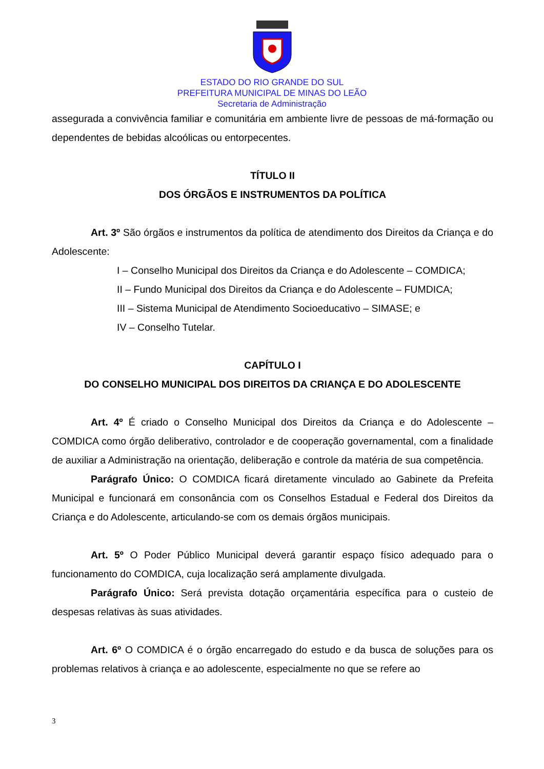ESTADO DO RIO GRANDE DO SUL
PREFEITURA MUNICIPAL DE MINAS DO LEÃO
Secretaria de Administração
assegurada a convivência familiar e comunitária em ambiente livre de pessoas de má-formação ou dependentes de bebidas alcoólicas ou entorpecentes.
TÍTULO II
DOS ÓRGÃOS E INSTRUMENTOS DA POLÍTICA
Art. 3º São órgãos e instrumentos da política de atendimento dos Direitos da Criança e do Adolescente:
I – Conselho Municipal dos Direitos da Criança e do Adolescente – COMDICA;
II – Fundo Municipal dos Direitos da Criança e do Adolescente – FUMDICA;
III – Sistema Municipal de Atendimento Socioeducativo – SIMASE; e
IV – Conselho Tutelar.
CAPÍTULO I
DO CONSELHO MUNICIPAL DOS DIREITOS DA CRIANÇA E DO ADOLESCENTE
Art. 4º É criado o Conselho Municipal dos Direitos da Criança e do Adolescente – COMDICA como órgão deliberativo, controlador e de cooperação governamental, com a finalidade de auxiliar a Administração na orientação, deliberação e controle da matéria de sua competência.
Parágrafo Único: O COMDICA ficará diretamente vinculado ao Gabinete da Prefeita Municipal e funcionará em consonância com os Conselhos Estadual e Federal dos Direitos da Criança e do Adolescente, articulando-se com os demais órgãos municipais.
Art. 5º O Poder Público Municipal deverá garantir espaço físico adequado para o funcionamento do COMDICA, cuja localização será amplamente divulgada.
Parágrafo Único: Será prevista dotação orçamentária específica para o custeio de despesas relativas às suas atividades.
Art. 6º O COMDICA é o órgão encarregado do estudo e da busca de soluções para os problemas relativos à criança e ao adolescente, especialmente no que se refere ao
3